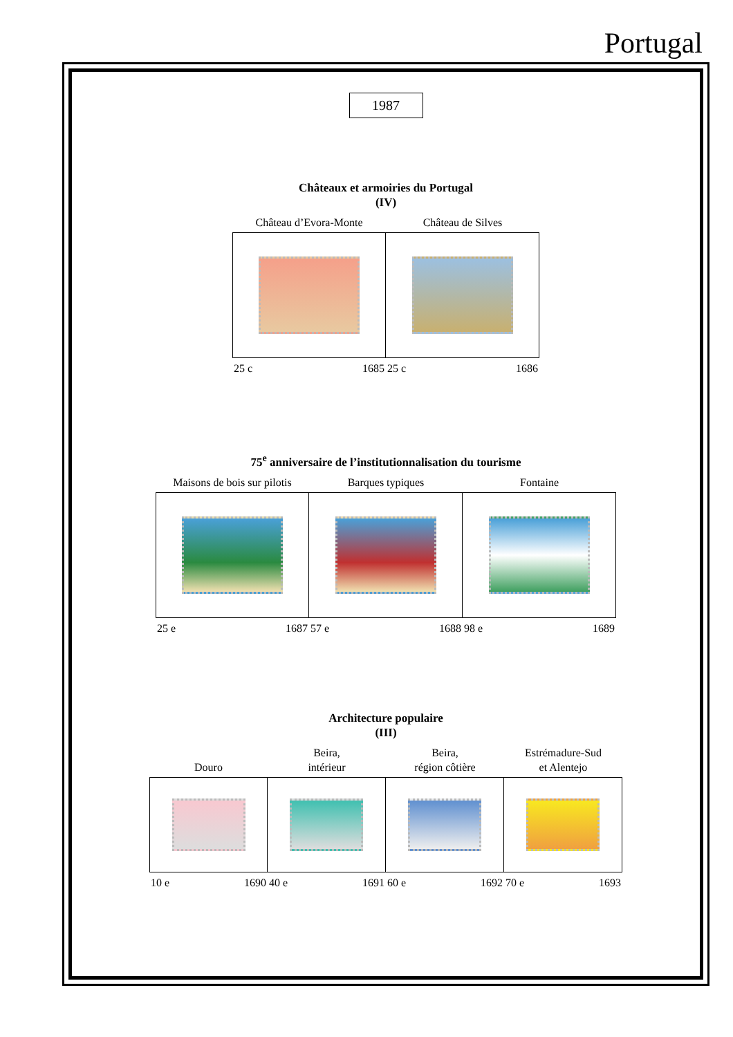Portugal
1987
Châteaux et armoiries du Portugal
(IV)
Château d’Evora-Monte
25 c 1685
Château de Silves
25 c 1686
75<sup>e</sup> anniversaire de l’institutionnalisation du tourisme
Maisons de bois sur pilotis
25 e 1687
Barques typiques
57 e 1688
Fontaine
98 e 1689
Architecture populaire
(III)
Douro
10 e 1690
Beira,
intérieur
40 e 1691
Beira,
région côtière
60 e 1692
Estrémadure-Sud
et Alentejo
70 e 1693